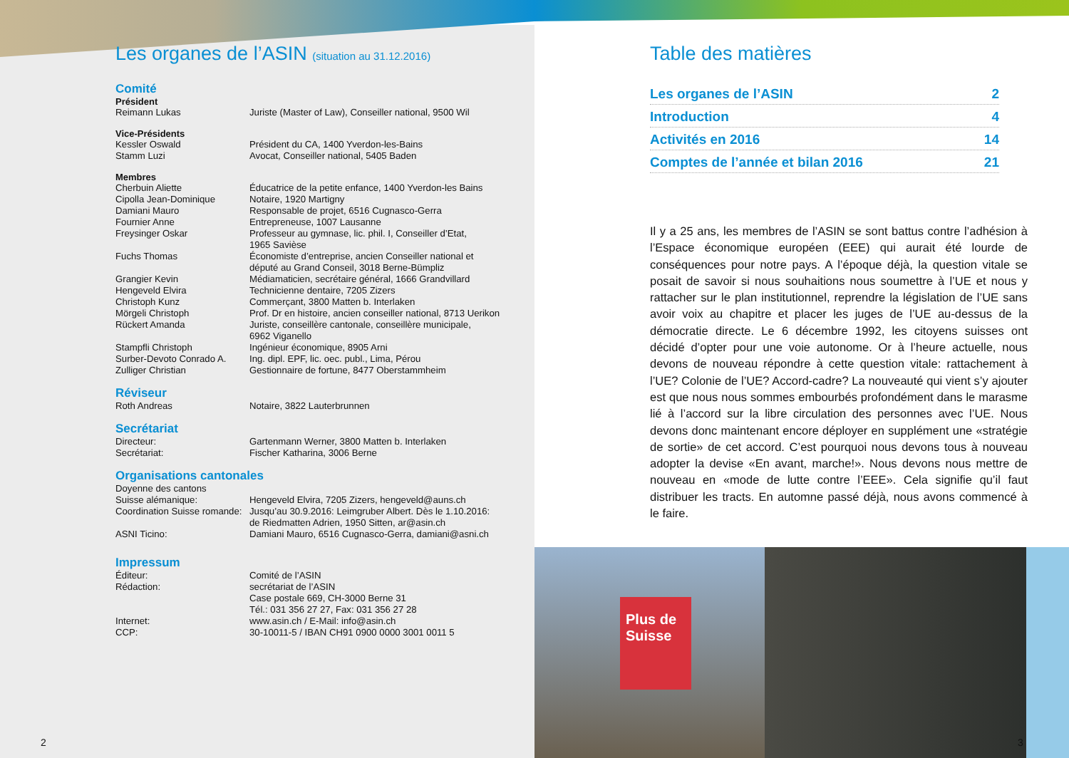Les organes de l’ASIN (situation au 31.12.2016)
Comité
Président
Reimann Lukas Juriste (Master of Law), Conseiller national, 9500 Wil
Vice-Présidents
Kessler Oswald Président du CA, 1400 Yverdon-les-Bains
Stamm Luzi Avocat, Conseiller national, 5405 Baden
Membres
Cherbuin Aliette Éducatrice de la petite enfance, 1400 Yverdon-les Bains
Cipolla Jean-Dominique Notaire, 1920 Martigny
Damiani Mauro Responsable de projet, 6516 Cugnasco-Gerra
Fournier Anne Entrepreneuse, 1007 Lausanne
Freysinger Oskar Professeur au gymnase, lic. phil. I, Conseiller d’Etat,
1965 Savièse
Fuchs Thomas Économiste d’entreprise, ancien Conseiller national et
député au Grand Conseil, 3018 Berne-Bümpliz
Grangier Kevin Médiamaticien, secrétaire général, 1666 Grandvillard
Hengeveld Elvira Technicienne dentaire, 7205 Zizers
Christoph Kunz Commerçant, 3800 Matten b. Interlaken
Mörgeli Christoph Prof. Dr en histoire, ancien conseiller national, 8713 Uerikon
Rückert Amanda Juriste, conseillère cantonale, conseillère municipale,
6962 Viganello
Stampfli Christoph Ingénieur économique, 8905 Arni
Surber-Devoto Conrado A. Ing. dipl. EPF, lic. oec. publ., Lima, Pérou
Zulliger Christian Gestionnaire de fortune, 8477 Oberstammheim
Réviseur
Roth Andreas Notaire, 3822 Lauterbrunnen
Secrétariat
Directeur: Gartenmann Werner, 3800 Matten b. Interlaken
Secrétariat: Fischer Katharina, 3006 Berne
Organisations cantonales
Doyenne des cantons
Suisse alémanique: Hengeveld Elvira, 7205 Zizers, hengeveld@auns.ch
Coordination Suisse romande: Jusqu’au 30.9.2016: Leimgruber Albert. Dès le 1.10.2016:
de Riedmatten Adrien, 1950 Sitten, ar@asin.ch
ASNI Ticino: Damiani Mauro, 6516 Cugnasco-Gerra, damiani@asni.ch
Impressum
Éditeur: Comité de l’ASIN
Rédaction: secrétariat de l’ASIN
Case postale 669, CH-3000 Berne 31
Tél.: 031 356 27 27, Fax: 031 356 27 28
Internet: www.asin.ch / E-Mail: info@asin.ch
CCP: 30-10011-5 / IBAN CH91 0900 0000 3001 0011 5
Table des matières
Les organes de l’ASIN 2
Introduction 4
Activités en 2016 14
Comptes de l’année et bilan 2016 21
Il y a 25 ans, les membres de l’ASIN se sont battus contre l’adhésion à l’Espace économique européen (EEE) qui aurait été lourde de conséquences pour notre pays. A l’époque déjà, la question vitale se posait de savoir si nous souhaitions nous soumettre à l’UE et nous y rattacher sur le plan institutionnel, reprendre la législation de l’UE sans avoir voix au chapitre et placer les juges de l’UE au-dessus de la démocratie directe. Le 6 décembre 1992, les citoyens suisses ont décidé d’opter pour une voie autonome. Or à l’heure actuelle, nous devons de nouveau répondre à cette question vitale: rattachement à l’UE? Colonie de l’UE? Accord-cadre? La nouveauté qui vient s’y ajouter est que nous nous sommes embourbés profondément dans le marasme lié à l’accord sur la libre circulation des personnes avec l’UE. Nous devons donc maintenant encore déployer en supplément une «stratégie de sortie» de cet accord. C’est pourquoi nous devons tous à nouveau adopter la devise «En avant, marche!». Nous devons nous mettre de nouveau en «mode de lutte contre l’EEE». Cela signifie qu’il faut distribuer les tracts. En automne passé déjà, nous avons commencé à le faire.
Plus de Suisse
2 3